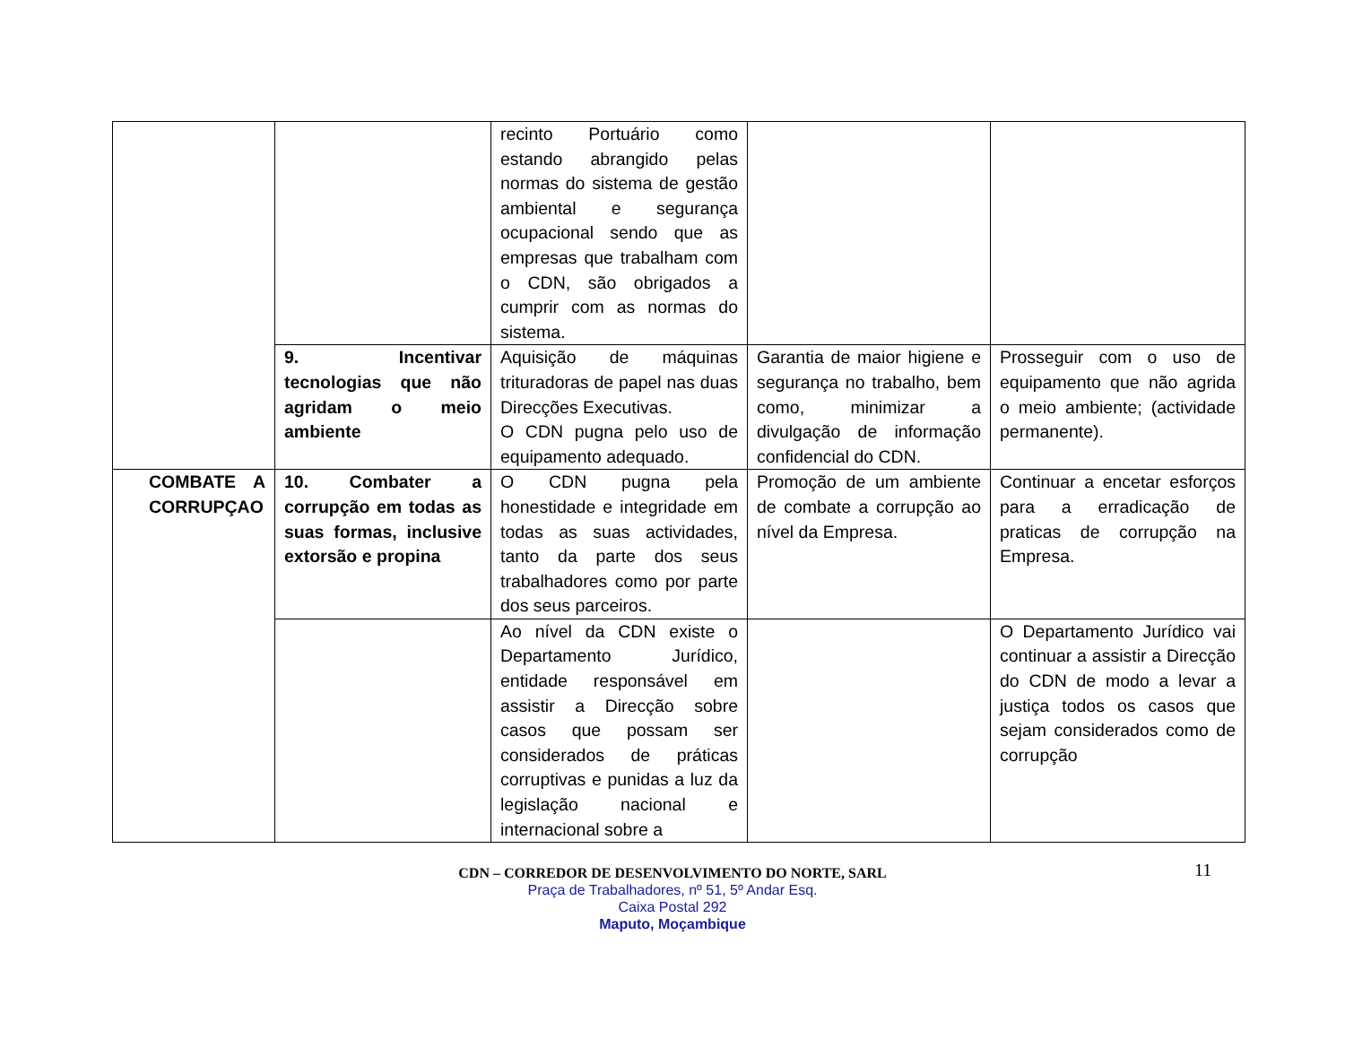| | | recinto Portuário como estando abrangido pelas normas do sistema de gestão ambiental e segurança ocupacional sendo que as empresas que trabalham com o CDN, são obrigados a cumprir com as normas do sistema. | | |
| | 9. Incentivar tecnologias que não agridam o meio ambiente | Aquisição de máquinas trituradoras de papel nas duas Direcções Executivas. O CDN pugna pelo uso de equipamento adequado. | Garantia de maior higiene e segurança no trabalho, bem como, minimizar a divulgação de informação confidencial do CDN. | Prosseguir com o uso de equipamento que não agrida o meio ambiente; (actividade permanente). |
| COMBATE A CORRUPÇAO | 10. Combater a corrupção em todas as suas formas, inclusive extorsão e propina | O CDN pugna pela honestidade e integridade em todas as suas actividades, tanto da parte dos seus trabalhadores como por parte dos seus parceiros. | Promoção de um ambiente de combate a corrupção ao nível da Empresa. | Continuar a encetar esforços para a erradicação de praticas de corrupção na Empresa. |
| | | Ao nível da CDN existe o Departamento Jurídico, entidade responsável em assistir a Direcção sobre casos que possam ser considerados de práticas corruptivas e punidas a luz da legislação nacional e internacional sobre a | | O Departamento Jurídico vai continuar a assistir a Direcção do CDN de modo a levar a justiça todos os casos que sejam considerados como de corrupção |
11
CDN – CORREDOR DE DESENVOLVIMENTO DO NORTE, SARL
Praça de Trabalhadores, nº 51, 5º Andar Esq.
Caixa Postal 292
Maputo, Moçambique